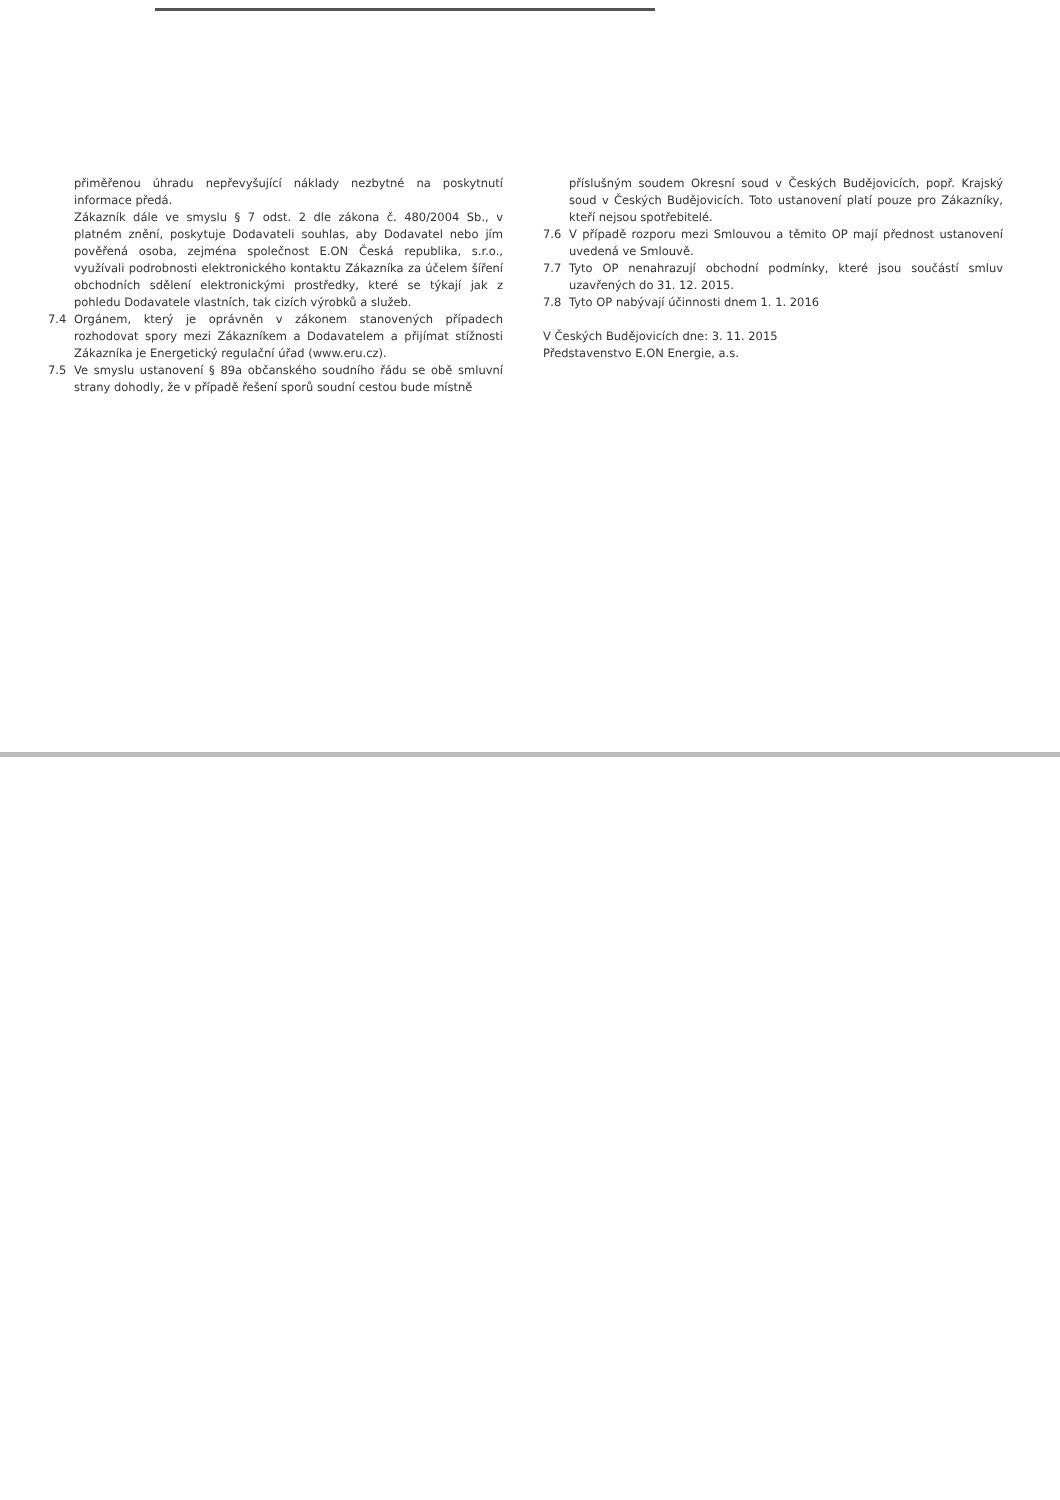přiměřenou úhradu nepřevyšující náklady nezbytné na poskytnutí informace předá.
Zákazník dále ve smyslu § 7 odst. 2 dle zákona č. 480/2004 Sb., v platném znění, poskytuje Dodavateli souhlas, aby Dodavatel nebo jím pověřená osoba, zejména společnost E.ON Česká republika, s.r.o., využívali podrobnosti elektronického kontaktu Zákazníka za účelem šíření obchodních sdělení elektronickými prostředky, které se týkají jak z pohledu Dodavatele vlastních, tak cizích výrobků a služeb.
7.4 Orgánem, který je oprávněn v zákonem stanovených případech rozhodovat spory mezi Zákazníkem a Dodavatelem a přijímat stížnosti Zákazníka je Energetický regulační úřad (www.eru.cz).
7.5 Ve smyslu ustanovení § 89a občanského soudního řádu se obě smluvní strany dohodly, že v případě řešení sporů soudní cestou bude místně
příslušným soudem Okresní soud v Českých Budějovicích, popř. Krajský soud v Českých Budějovicích. Toto ustanovení platí pouze pro Zákazníky, kteří nejsou spotřebitelé.
7.6 V případě rozporu mezi Smlouvou a těmito OP mají přednost ustanovení uvedená ve Smlouvě.
7.7 Tyto OP nenahrazují obchodní podmínky, které jsou součástí smluv uzavřených do 31. 12. 2015.
7.8 Tyto OP nabývají účinnosti dnem 1. 1. 2016
V Českých Budějovicích dne: 3. 11. 2015
Představenstvo E.ON Energie, a.s.